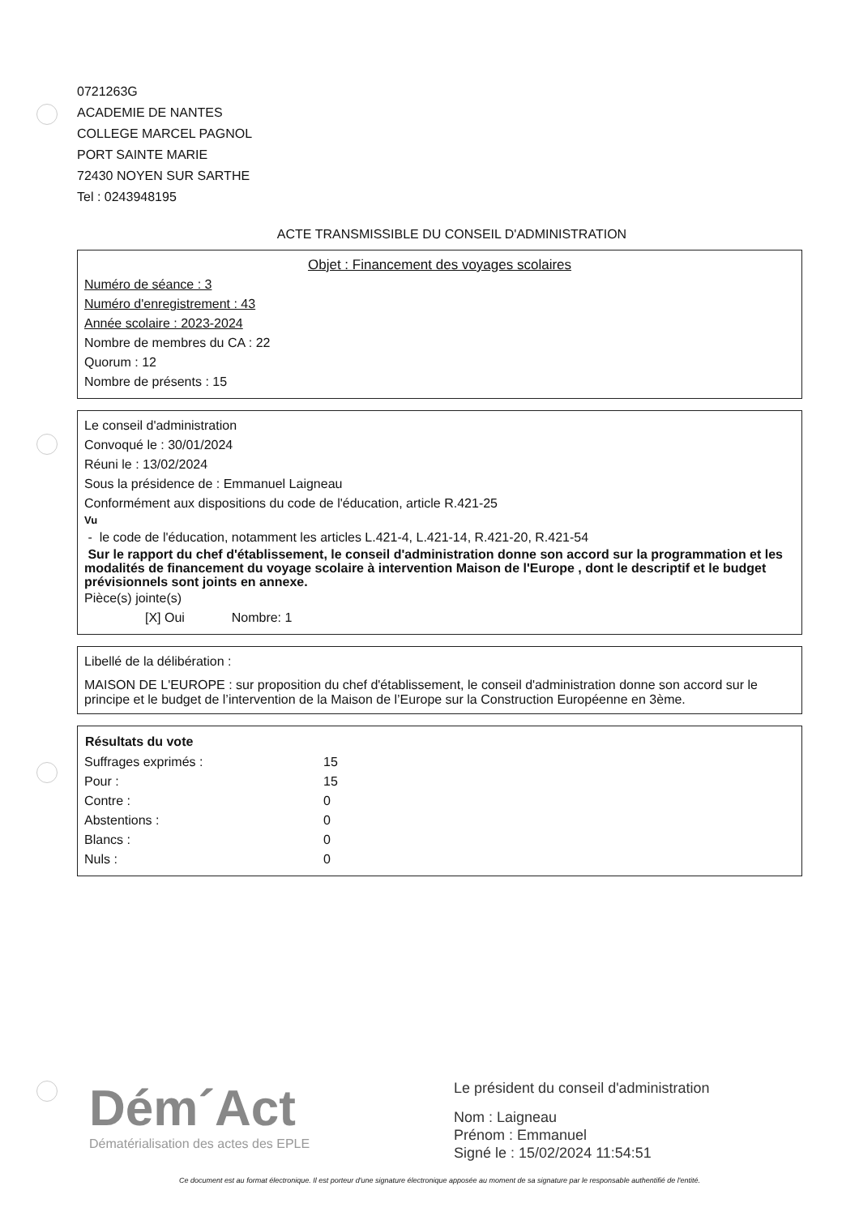0721263G
ACADEMIE DE NANTES
COLLEGE MARCEL PAGNOL
PORT SAINTE MARIE
72430 NOYEN SUR SARTHE
Tel : 0243948195
ACTE TRANSMISSIBLE DU CONSEIL D'ADMINISTRATION
Objet : Financement des voyages scolaires
Numéro de séance : 3
Numéro d'enregistrement : 43
Année scolaire : 2023-2024
Nombre de membres du CA : 22
Quorum : 12
Nombre de présents : 15
Le conseil d'administration
Convoqué le : 30/01/2024
Réuni le : 13/02/2024
Sous la présidence de : Emmanuel Laigneau
Conformément aux dispositions du code de l'éducation, article R.421-25
Vu
- le code de l'éducation, notamment les articles L.421-4, L.421-14, R.421-20, R.421-54
Sur le rapport du chef d'établissement, le conseil d'administration donne son accord sur la programmation et les modalités de financement du voyage scolaire à intervention Maison de l'Europe , dont le descriptif et le budget prévisionnels sont joints en annexe.
Pièce(s) jointe(s)
[X] Oui Nombre: 1
Libellé de la délibération :
MAISON DE L'EUROPE : sur proposition du chef d'établissement, le conseil d'administration donne son accord sur le principe et le budget de l’intervention de la Maison de l’Europe sur la Construction Européenne en 3ème.
| Résultats du vote | |
| --- | --- |
| Suffrages exprimés : | 15 |
| Pour : | 15 |
| Contre : | 0 |
| Abstentions : | 0 |
| Blancs : | 0 |
| Nuls : | 0 |
Dém´Act
Dématérialisation des actes des EPLE
Le président du conseil d'administration
Nom : Laigneau
Prénom : Emmanuel
Signé le : 15/02/2024 11:54:51
Ce document est au format électronique. Il est porteur d'une signature électronique apposée au moment de sa signature par le responsable authentifié de l'entité.